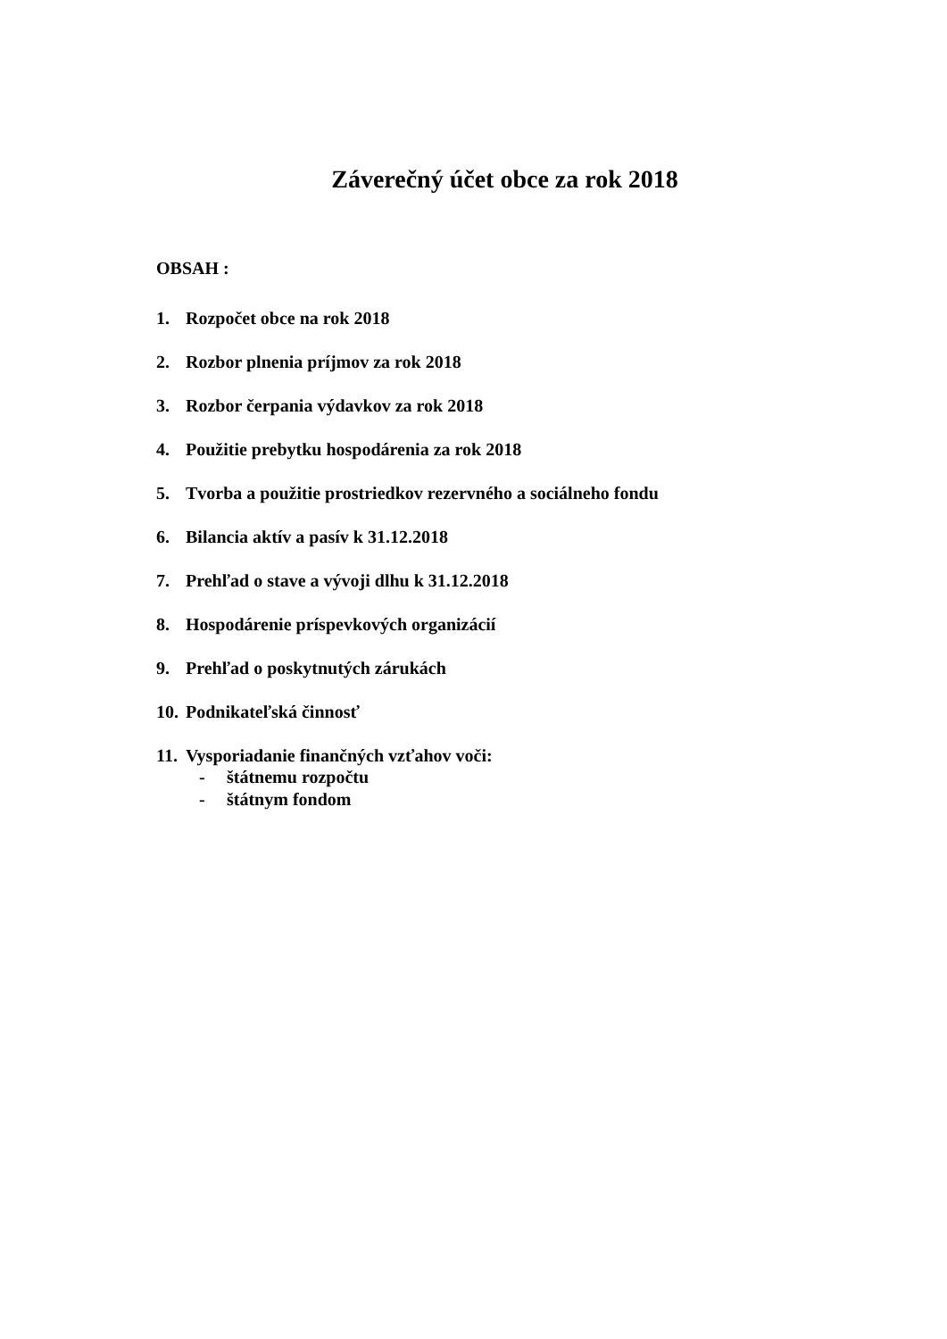Záverečný účet obce za rok 2018
OBSAH :
1. Rozpočet obce na rok 2018
2. Rozbor plnenia príjmov za rok 2018
3. Rozbor čerpania výdavkov za rok 2018
4. Použitie prebytku hospodárenia za rok 2018
5. Tvorba a použitie prostriedkov rezervného a sociálneho fondu
6. Bilancia aktív a pasív k 31.12.2018
7. Prehľad o stave a vývoji dlhu k 31.12.2018
8. Hospodárenie príspevkových organizácií
9. Prehľad o poskytnutých zárukách
10. Podnikateľská činnosť
11. Vysporiadanie finančných vzťahov voči:
- štátnemu rozpočtu
- štátnym fondom